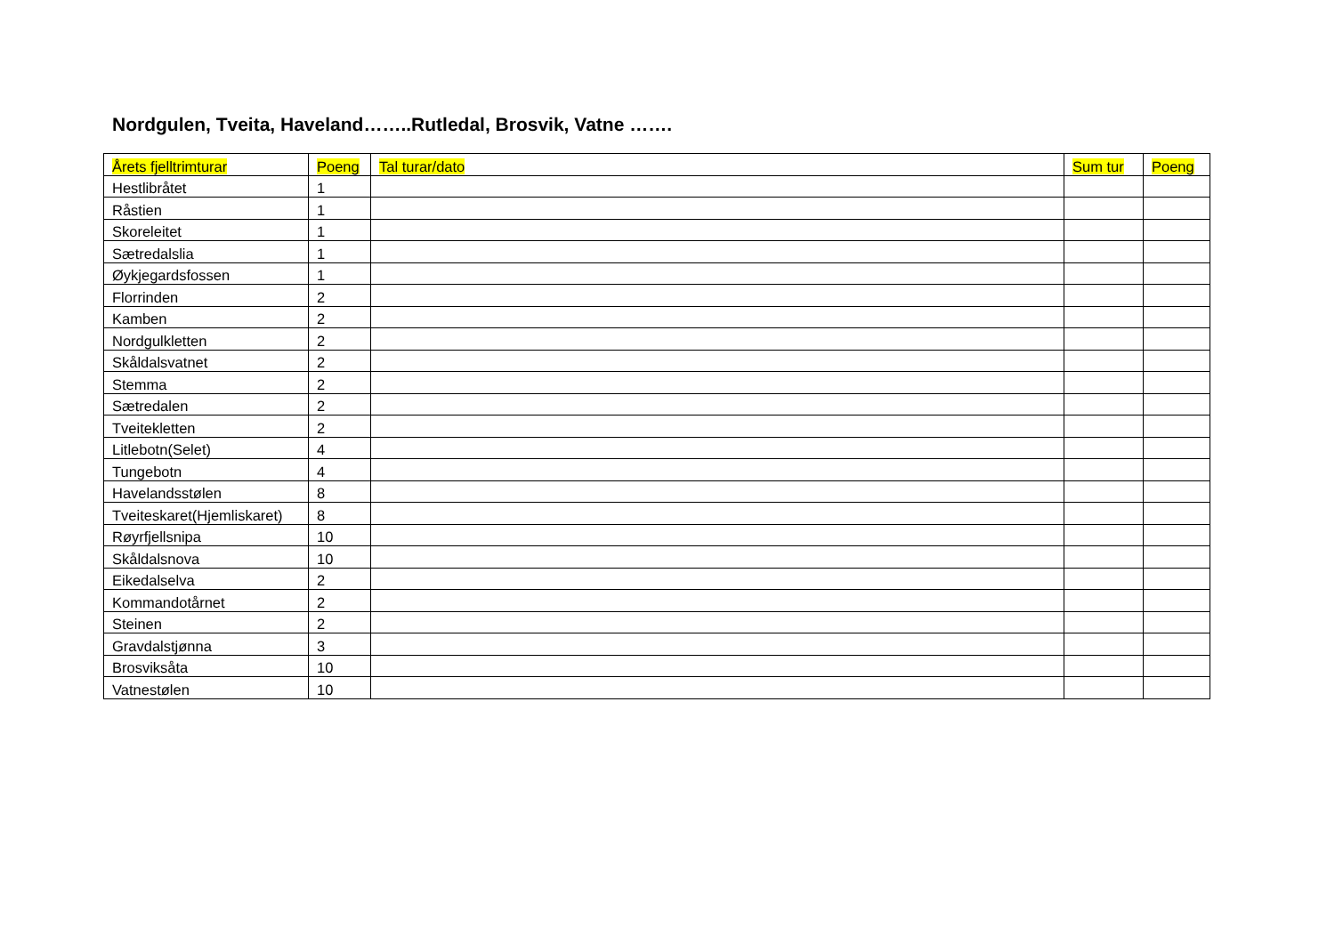Nordgulen, Tveita, Haveland……..Rutledal, Brosvik, Vatne …….
| Årets fjelltrimturar | Poeng | Tal turar/dato | Sum tur | Poeng |
| --- | --- | --- | --- | --- |
| Hestlibråtet | 1 | | | |
| Råstien | 1 | | | |
| Skoreleitet | 1 | | | |
| Sætredalslia | 1 | | | |
| Øykjegardsfossen | 1 | | | |
| Florrinden | 2 | | | |
| Kamben | 2 | | | |
| Nordgulkletten | 2 | | | |
| Skåldalsvatnet | 2 | | | |
| Stemma | 2 | | | |
| Sætredalen | 2 | | | |
| Tveitekletten | 2 | | | |
| Litlebotn(Selet) | 4 | | | |
| Tungebotn | 4 | | | |
| Havelandsstølen | 8 | | | |
| Tveiteskaret(Hjemliskaret) | 8 | | | |
| Røyrfjellsnipa | 10 | | | |
| Skåldalsnova | 10 | | | |
| Eikedalselva | 2 | | | |
| Kommandotårnet | 2 | | | |
| Steinen | 2 | | | |
| Gravdalstjønna | 3 | | | |
| Brosviksåta | 10 | | | |
| Vatnestølen | 10 | | | |